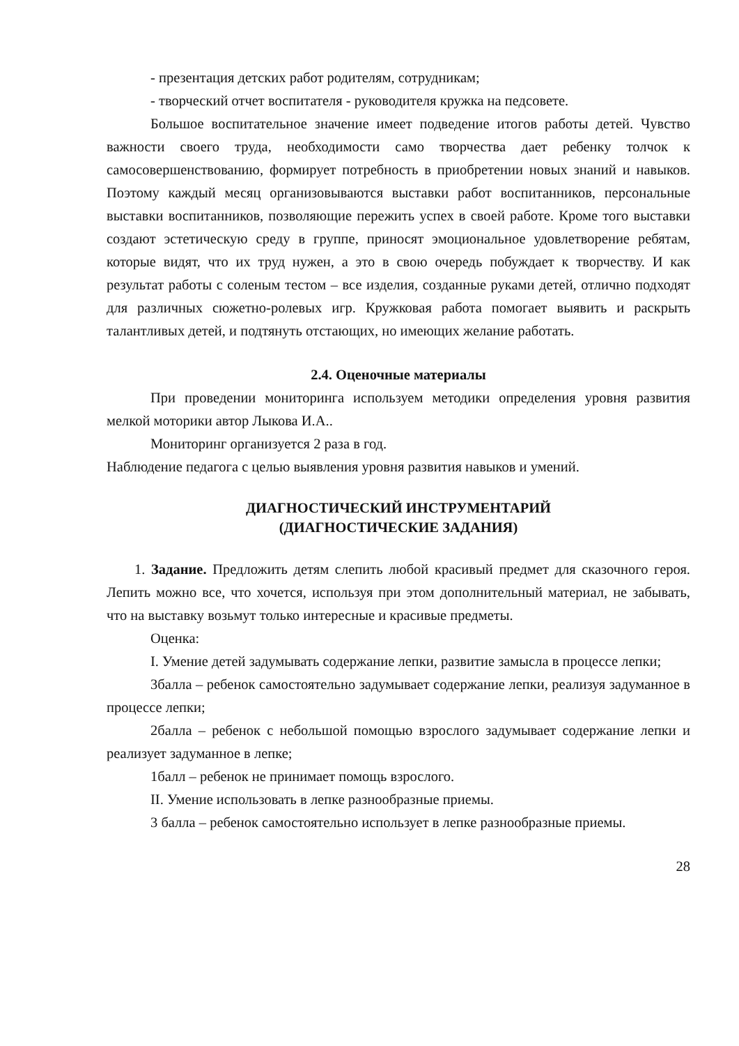- презентация детских работ родителям, сотрудникам;
- творческий отчет воспитателя - руководителя кружка на педсовете.
Большое воспитательное значение имеет подведение итогов работы детей. Чувство важности своего труда, необходимости само творчества дает ребенку толчок к самосовершенствованию, формирует потребность в приобретении новых знаний и навыков. Поэтому каждый месяц организовываются выставки работ воспитанников, персональные выставки воспитанников, позволяющие пережить успех в своей работе. Кроме того выставки создают эстетическую среду в группе, приносят эмоциональное удовлетворение ребятам, которые видят, что их труд нужен, а это в свою очередь побуждает к творчеству. И как результат работы с соленым тестом – все изделия, созданные руками детей, отлично подходят для различных сюжетно-ролевых игр. Кружковая работа помогает выявить и раскрыть талантливых детей, и подтянуть отстающих, но имеющих желание работать.
2.4. Оценочные материалы
При проведении мониторинга используем методики определения уровня развития мелкой моторики автор Лыкова И.А..
Мониторинг организуется 2 раза в год.
Наблюдение педагога с целью выявления уровня развития навыков и умений.
ДИАГНОСТИЧЕСКИЙ ИНСТРУМЕНТАРИЙ
(ДИАГНОСТИЧЕСКИЕ ЗАДАНИЯ)
1. Задание. Предложить детям слепить любой красивый предмет для сказочного героя. Лепить можно все, что хочется, используя при этом дополнительный материал, не забывать, что на выставку возьмут только интересные и красивые предметы.
Оценка:
I. Умение детей задумывать содержание лепки, развитие замысла в процессе лепки;
3балла – ребенок самостоятельно задумывает содержание лепки, реализуя задуманное в процессе лепки;
2балла – ребенок с небольшой помощью взрослого задумывает содержание лепки и реализует задуманное в лепке;
1балл – ребенок не принимает помощь взрослого.
II. Умение использовать в лепке разнообразные приемы.
3 балла – ребенок самостоятельно использует в лепке разнообразные приемы.
28